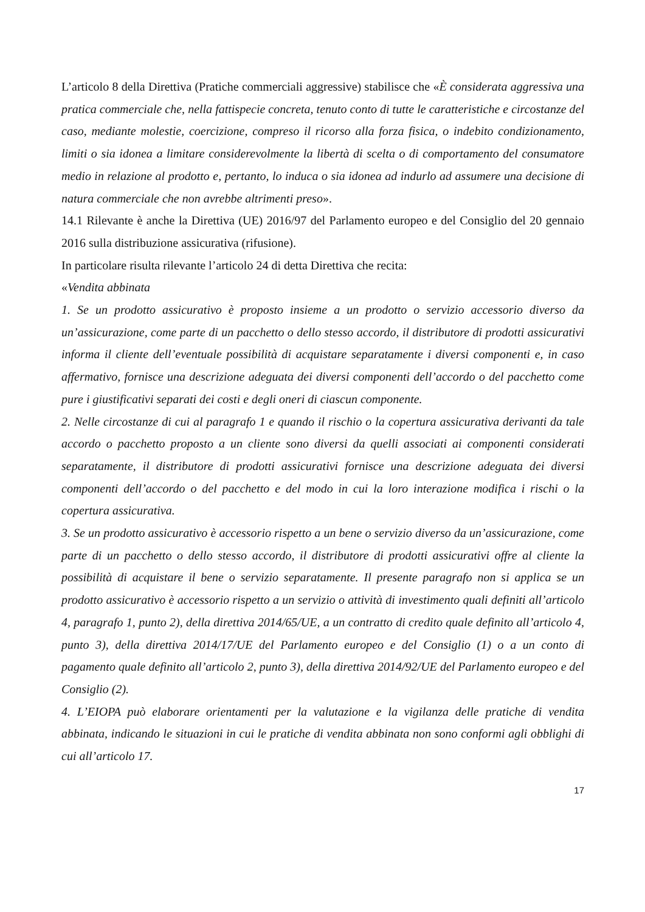L’articolo 8 della Direttiva (Pratiche commerciali aggressive) stabilisce che «È considerata aggressiva una pratica commerciale che, nella fattispecie concreta, tenuto conto di tutte le caratteristiche e circostanze del caso, mediante molestie, coercizione, compreso il ricorso alla forza fisica, o indebito condizionamento, limiti o sia idonea a limitare considerevolmente la libertà di scelta o di comportamento del consumatore medio in relazione al prodotto e, pertanto, lo induca o sia idonea ad indurlo ad assumere una decisione di natura commerciale che non avrebbe altrimenti preso».
14.1 Rilevante è anche la Direttiva (UE) 2016/97 del Parlamento europeo e del Consiglio del 20 gennaio 2016 sulla distribuzione assicurativa (rifusione).
In particolare risulta rilevante l’articolo 24 di detta Direttiva che recita:
«Vendita abbinata
1. Se un prodotto assicurativo è proposto insieme a un prodotto o servizio accessorio diverso da un’assicurazione, come parte di un pacchetto o dello stesso accordo, il distributore di prodotti assicurativi informa il cliente dell’eventuale possibilità di acquistare separatamente i diversi componenti e, in caso affermativo, fornisce una descrizione adeguata dei diversi componenti dell’accordo o del pacchetto come pure i giustificativi separati dei costi e degli oneri di ciascun componente.
2. Nelle circostanze di cui al paragrafo 1 e quando il rischio o la copertura assicurativa derivanti da tale accordo o pacchetto proposto a un cliente sono diversi da quelli associati ai componenti considerati separatamente, il distributore di prodotti assicurativi fornisce una descrizione adeguata dei diversi componenti dell’accordo o del pacchetto e del modo in cui la loro interazione modifica i rischi o la copertura assicurativa.
3. Se un prodotto assicurativo è accessorio rispetto a un bene o servizio diverso da un’assicurazione, come parte di un pacchetto o dello stesso accordo, il distributore di prodotti assicurativi offre al cliente la possibilità di acquistare il bene o servizio separatamente. Il presente paragrafo non si applica se un prodotto assicurativo è accessorio rispetto a un servizio o attività di investimento quali definiti all’articolo 4, paragrafo 1, punto 2), della direttiva 2014/65/UE, a un contratto di credito quale definito all’articolo 4, punto 3), della direttiva 2014/17/UE del Parlamento europeo e del Consiglio (1) o a un conto di pagamento quale definito all’articolo 2, punto 3), della direttiva 2014/92/UE del Parlamento europeo e del Consiglio (2).
4. L’EIOPA può elaborare orientamenti per la valutazione e la vigilanza delle pratiche di vendita abbinata, indicando le situazioni in cui le pratiche di vendita abbinata non sono conformi agli obblighi di cui all’articolo 17.
17